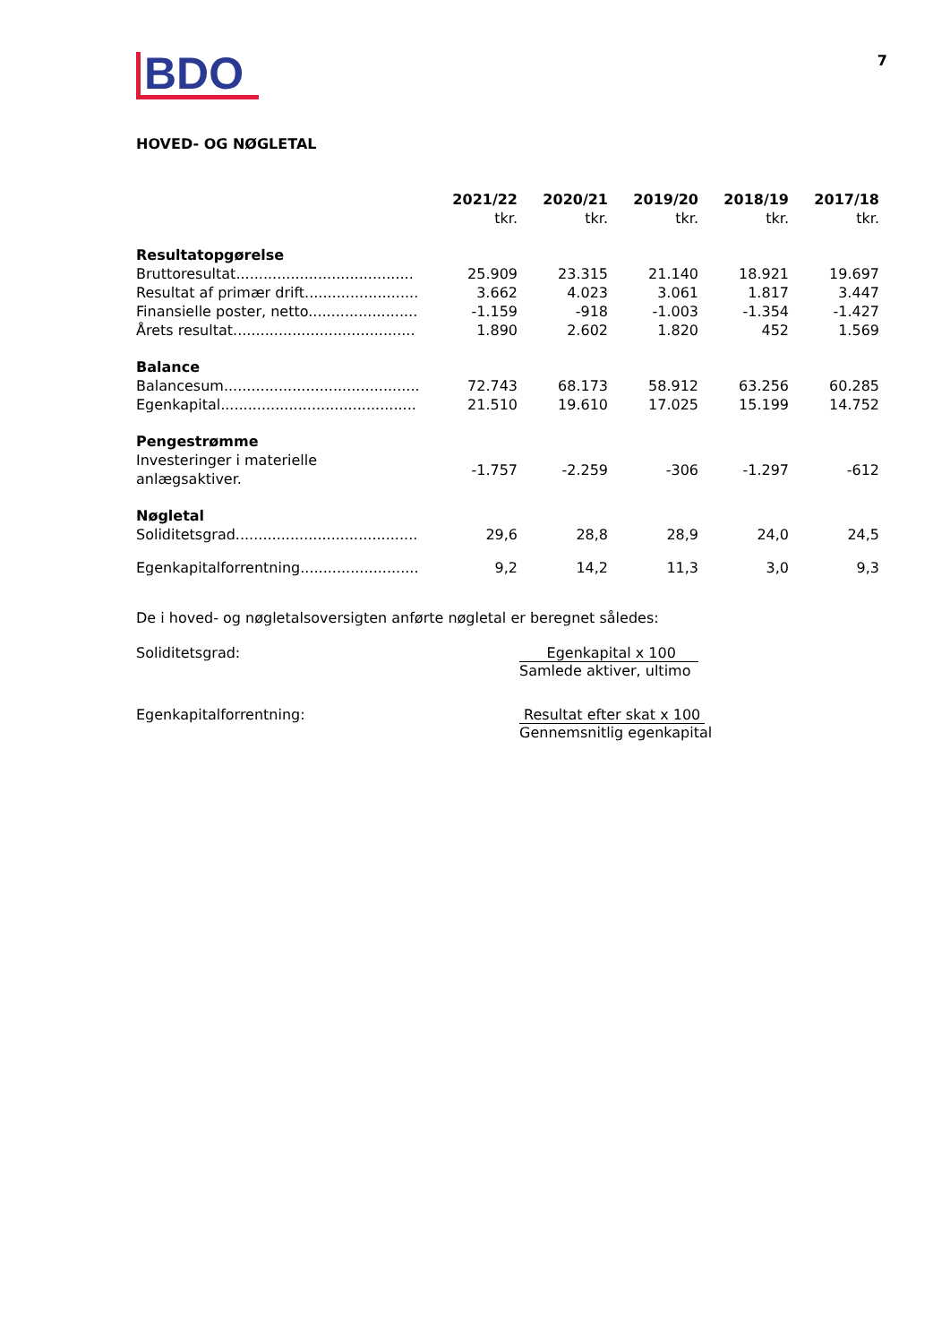BDO
7
HOVED- OG NØGLETAL
| | 2021/22 tkr. | 2020/21 tkr. | 2019/20 tkr. | 2018/19 tkr. | 2017/18 tkr. |
| --- | --- | --- | --- | --- | --- |
| Resultatopgørelse | | | | | |
| Bruttoresultat....................................... | 25.909 | 23.315 | 21.140 | 18.921 | 19.697 |
| Resultat af primær drift......................... | 3.662 | 4.023 | 3.061 | 1.817 | 3.447 |
| Finansielle poster, netto........................ | -1.159 | -918 | -1.003 | -1.354 | -1.427 |
| Årets resultat........................................ | 1.890 | 2.602 | 1.820 | 452 | 1.569 |
| Balance | | | | | |
| Balancesum........................................... | 72.743 | 68.173 | 58.912 | 63.256 | 60.285 |
| Egenkapital........................................... | 21.510 | 19.610 | 17.025 | 15.199 | 14.752 |
| Pengestrømme | | | | | |
| Investeringer i materielle anlægsaktiver. | -1.757 | -2.259 | -306 | -1.297 | -612 |
| Nøgletal | | | | | |
| Soliditetsgrad........................................ | 29,6 | 28,8 | 28,9 | 24,0 | 24,5 |
| Egenkapitalforrentning.......................... | 9,2 | 14,2 | 11,3 | 3,0 | 9,3 |
De i hoved- og nøgletalsoversigten anførte nøgletal er beregnet således:
Soliditetsgrad: Egenkapital x 100
Samlede aktiver, ultimo
Egenkapitalforrentning: Resultat efter skat x 100
Gennemsnitlig egenkapital